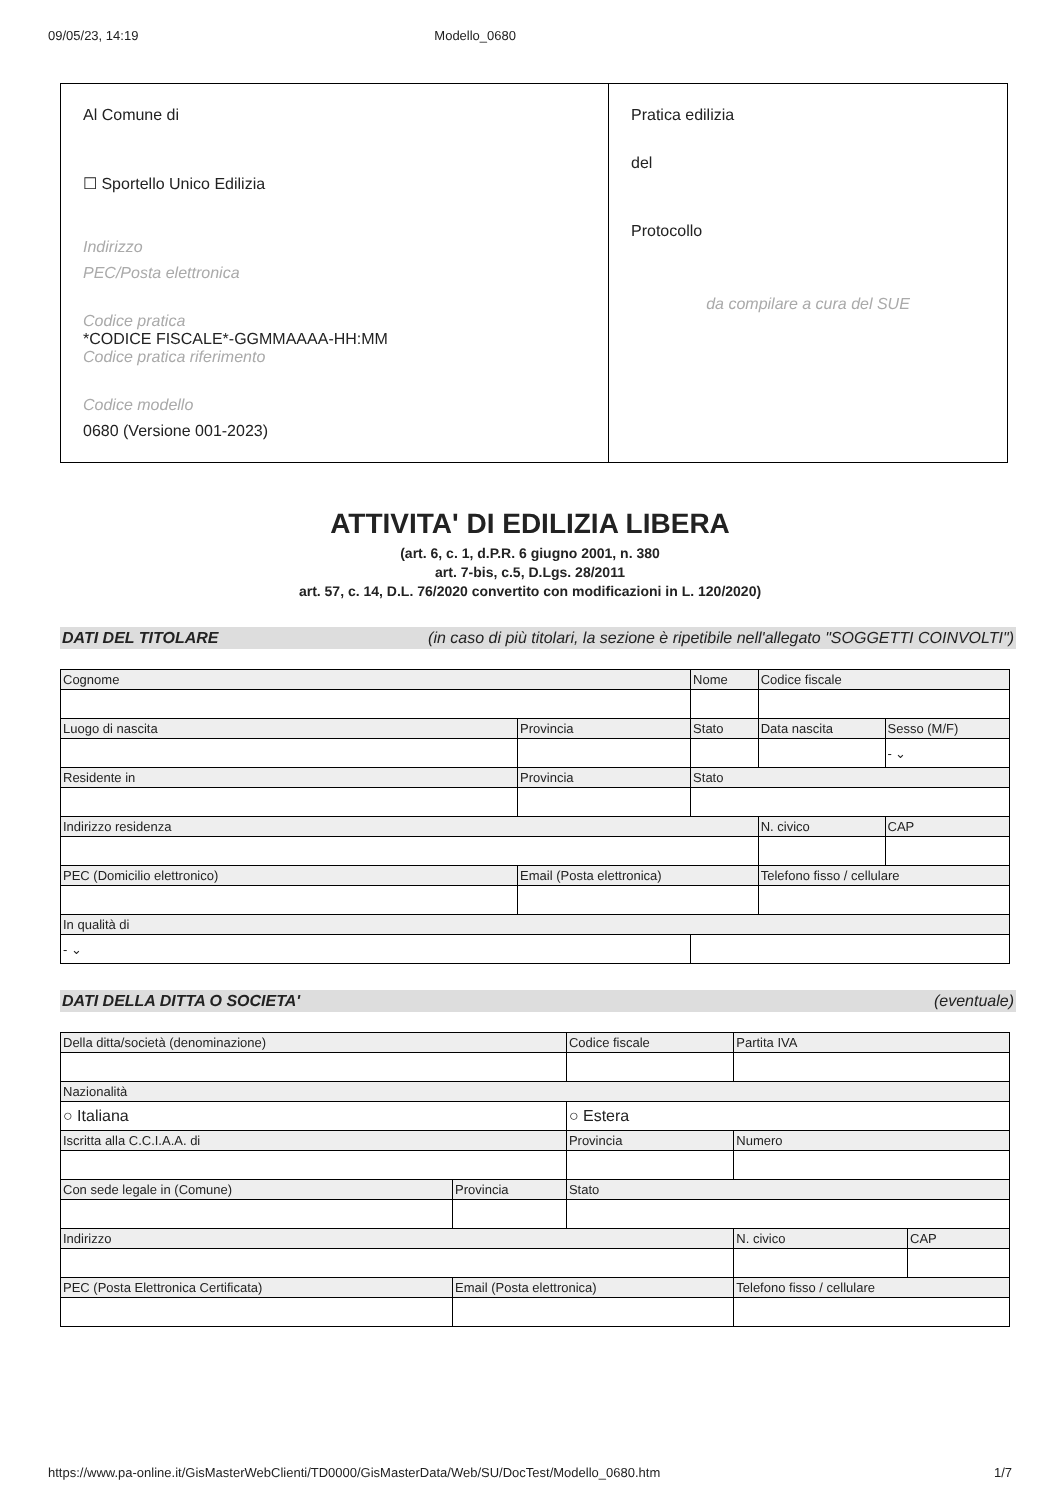09/05/23, 14:19 Modello_0680
Al Comune di
☐ Sportello Unico Edilizia
Indirizzo
PEC/Posta elettronica
Codice pratica
*CODICE FISCALE*-GGMMAAAA-HH:MM
Codice pratica riferimento
Codice modello
0680 (Versione 001-2023)
Pratica edilizia
del
Protocollo
da compilare a cura del SUE
ATTIVITA' DI EDILIZIA LIBERA
(art. 6, c. 1, d.P.R. 6 giugno 2001, n. 380
art. 7-bis, c.5, D.Lgs. 28/2011
art. 57, c. 14, D.L. 76/2020 convertito con modificazioni in L. 120/2020)
DATI DEL TITOLARE (in caso di più titolari, la sezione è ripetibile nell'allegato "SOGGETTI COINVOLTI")
| Cognome | | Nome | Codice fiscale | |
| --- | --- | --- | --- | --- |
| Luogo di nascita | Provincia | Stato | Data nascita | Sesso (M/F) |
| | | | | - ⌄ |
| Residente in | Provincia | Stato | | |
| Indirizzo residenza | | | N. civico | CAP |
| PEC (Domicilio elettronico) | Email (Posta elettronica) | | Telefono fisso / cellulare | |
| In qualità di | | | | |
| - ⌄ | | | | |
DATI DELLA DITTA O SOCIETA' (eventuale)
| Della ditta/società (denominazione) | | | Codice fiscale | Partita IVA | |
| --- | --- | --- | --- | --- | --- |
| Nazionalità | | | | | |
| ○ Italiana | | ○ Estera | | | |
| Iscritta alla C.C.I.A.A. di | | | Provincia | Numero | |
| Con sede legale in (Comune) | Provincia | Stato | | | |
| Indirizzo | | | | N. civico | CAP |
| PEC (Posta Elettronica Certificata) | Email (Posta elettronica) | | | Telefono fisso / cellulare | |
https://www.pa-online.it/GisMasterWebClienti/TD0000/GisMasterData/Web/SU/DocTest/Modello_0680.htm 1/7